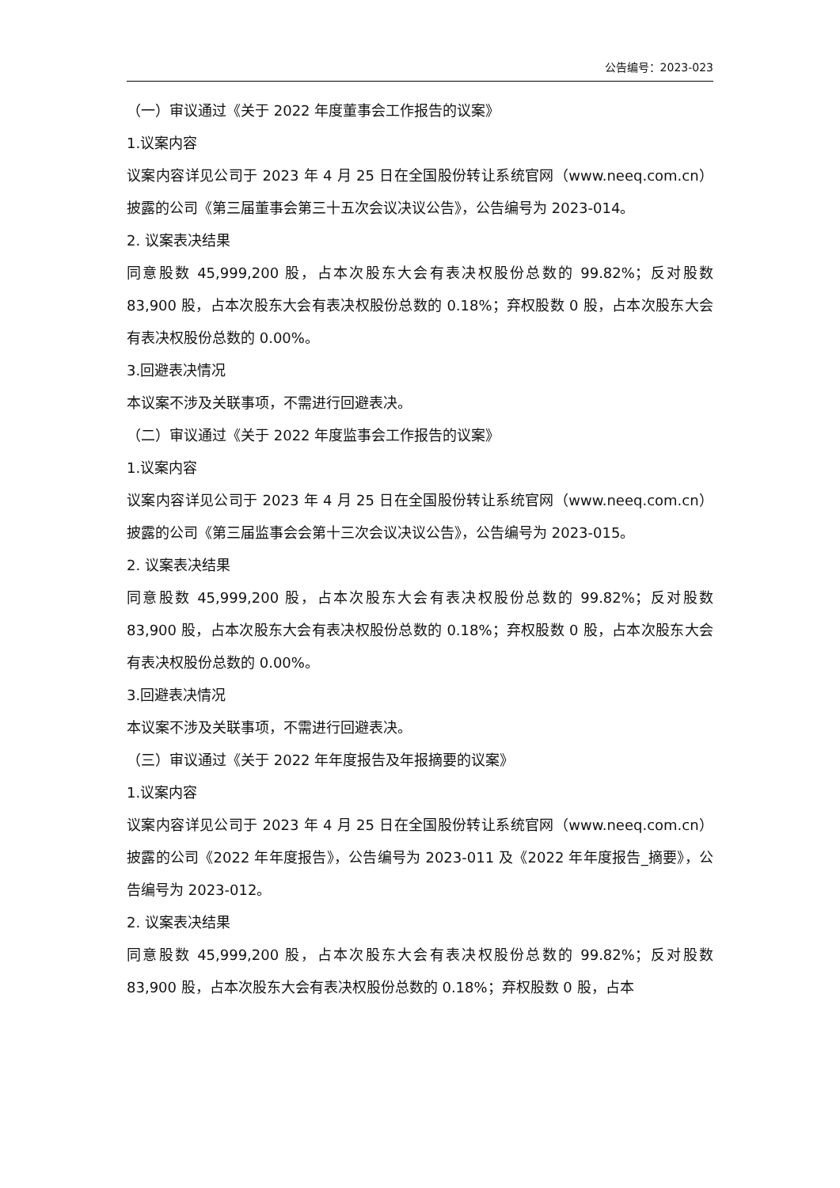公告编号：2023-023
（一）审议通过《关于 2022 年度董事会工作报告的议案》
1.议案内容
议案内容详见公司于 2023 年 4 月 25 日在全国股份转让系统官网（www.neeq.com.cn）披露的公司《第三届董事会第三十五次会议决议公告》，公告编号为 2023-014。
2. 议案表决结果
同意股数 45,999,200 股，占本次股东大会有表决权股份总数的 99.82%；反对股数 83,900 股，占本次股东大会有表决权股份总数的 0.18%；弃权股数 0 股，占本次股东大会有表决权股份总数的 0.00%。
3.回避表决情况
本议案不涉及关联事项，不需进行回避表决。
（二）审议通过《关于 2022 年度监事会工作报告的议案》
1.议案内容
议案内容详见公司于 2023 年 4 月 25 日在全国股份转让系统官网（www.neeq.com.cn）披露的公司《第三届监事会会第十三次会议决议公告》，公告编号为 2023-015。
2. 议案表决结果
同意股数 45,999,200 股，占本次股东大会有表决权股份总数的 99.82%；反对股数 83,900 股，占本次股东大会有表决权股份总数的 0.18%；弃权股数 0 股，占本次股东大会有表决权股份总数的 0.00%。
3.回避表决情况
本议案不涉及关联事项，不需进行回避表决。
（三）审议通过《关于 2022 年年度报告及年报摘要的议案》
1.议案内容
议案内容详见公司于 2023 年 4 月 25 日在全国股份转让系统官网（www.neeq.com.cn）披露的公司《2022 年年度报告》，公告编号为 2023-011 及《2022 年年度报告_摘要》，公告编号为 2023-012。
2. 议案表决结果
同意股数 45,999,200 股，占本次股东大会有表决权股份总数的 99.82%；反对股数 83,900 股，占本次股东大会有表决权股份总数的 0.18%；弃权股数 0 股，占本